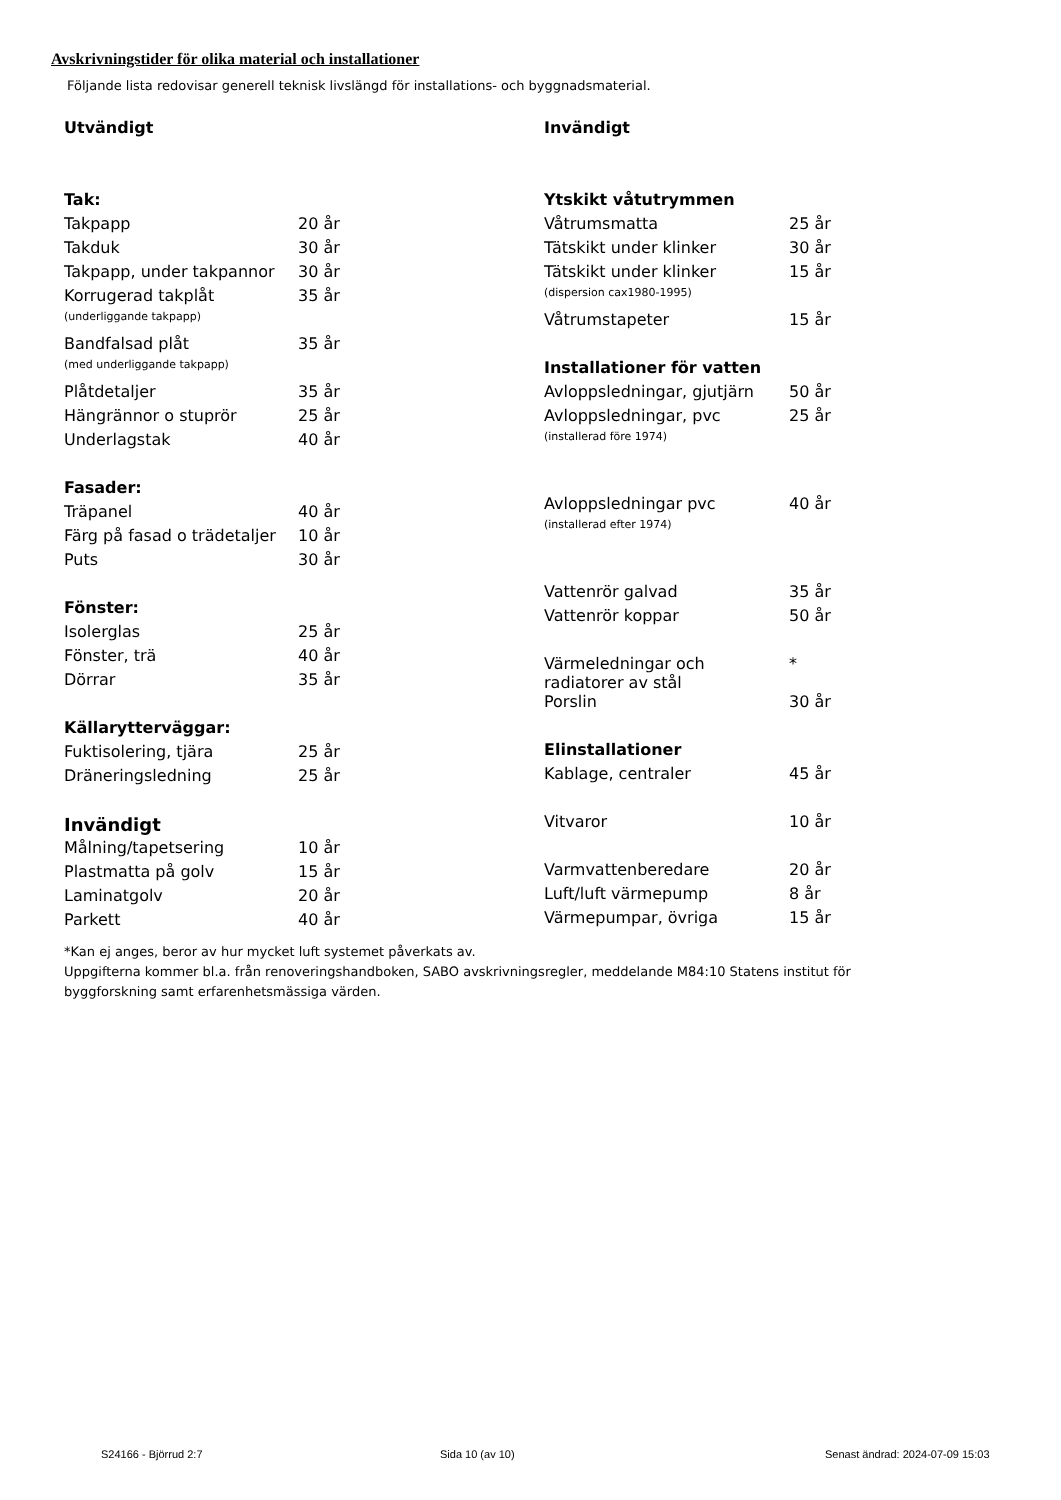Avskrivningstider för olika material och installationer
Följande lista redovisar generell teknisk livslängd för installations- och byggnadsmaterial.
| Utvändigt | |
| Tak: | |
| Takpapp | 20 år |
| Takduk | 30 år |
| Takpapp, under takpannor | 30 år |
| Korrugerad takplåt | 35 år |
| (underliggande takpapp) | |
| Bandfalsad plåt | 35 år |
| (med underliggande takpapp) | |
| Plåtdetaljer | 35 år |
| Hängrännor o stuprör | 25 år |
| Underlagstak | 40 år |
| Fasader: | |
| Träpanel | 40 år |
| Färg på fasad o trädetaljer | 10 år |
| Puts | 30 år |
| Fönster: | |
| Isolerglas | 25 år |
| Fönster, trä | 40 år |
| Dörrar | 35 år |
| Källarytterväggar: | |
| Fuktisolering, tjära | 25 år |
| Dräneringsledning | 25 år |
| Invändigt | |
| Målning/tapetsering | 10 år |
| Plastmatta på golv | 15 år |
| Laminatgolv | 20 år |
| Parkett | 40 år |
| Invändigt | |
| Ytskikt våtutrymmen | |
| Våtrumsmatta | 25 år |
| Tätskikt under klinker | 30 år |
| Tätskikt under klinker | 15 år |
| (dispersion cax1980-1995) | |
| Våtrumstapeter | 15 år |
| Installationer för vatten | |
| Avloppsledningar, gjutjärn | 50 år |
| Avloppsledningar, pvc | 25 år |
| (installerad före 1974) | |
| Avloppsledningar pvc | 40 år |
| (installerad efter 1974) | |
| Vattenrör galvad | 35 år |
| Vattenrör koppar | 50 år |
| Värmeledningar och radiatorer av stål | * |
| Porslin | 30 år |
| Elinstallationer | |
| Kablage, centraler | 45 år |
| Vitvaror | 10 år |
| Varmvattenberedare | 20 år |
| Luft/luft värmepump | 8 år |
| Värmepumpar, övriga | 15 år |
*Kan ej anges, beror av hur mycket luft systemet påverkats av.
Uppgifterna kommer bl.a. från renoveringshandboken, SABO avskrivningsregler, meddelande M84:10 Statens institut för byggforskning samt erfarenhetsmässiga värden.
S24166 - Björrud 2:7 Sida 10 (av 10)
Senast ändrad: 2024-07-09 15:03